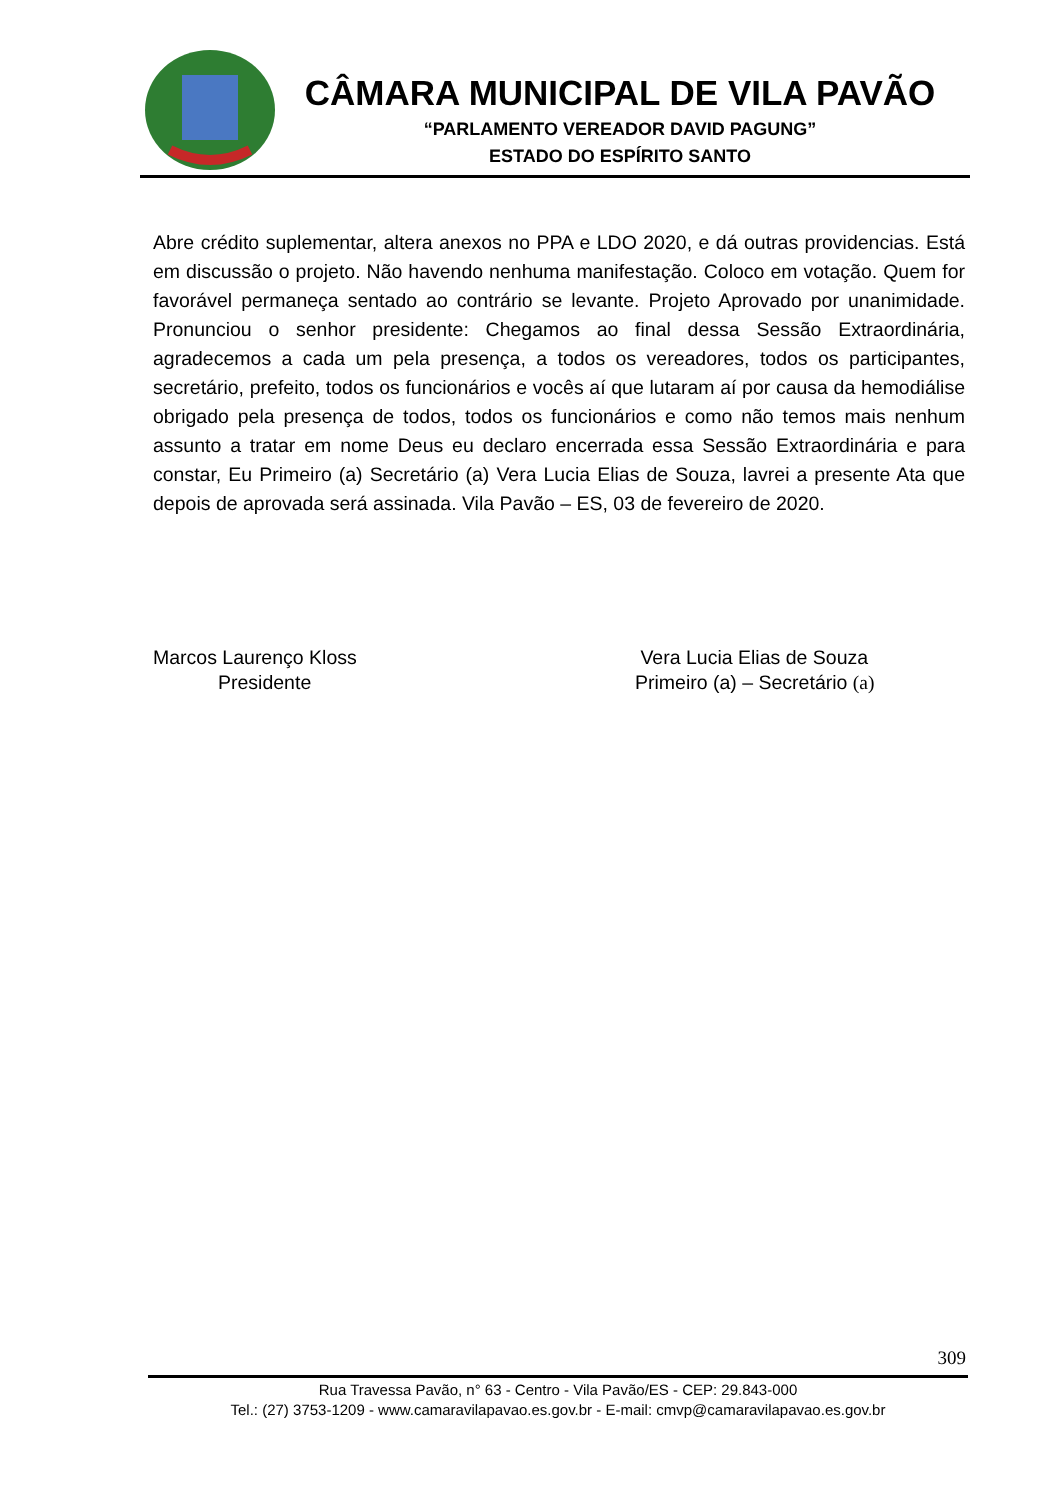CÂMARA MUNICIPAL DE VILA PAVÃO
“PARLAMENTO VEREADOR DAVID PAGUNG”
ESTADO DO ESPÍRITO SANTO
Abre crédito suplementar, altera anexos no PPA e LDO 2020, e dá outras providencias. Está em discussão o projeto. Não havendo nenhuma manifestação. Coloco em votação. Quem for favorável permaneça sentado ao contrário se levante. Projeto Aprovado por unanimidade. Pronunciou o senhor presidente: Chegamos ao final dessa Sessão Extraordinária, agradecemos a cada um pela presença, a todos os vereadores, todos os participantes, secretário, prefeito, todos os funcionários e vocês aí que lutaram aí por causa da hemodiálise obrigado pela presença de todos, todos os funcionários e como não temos mais nenhum assunto a tratar em nome Deus eu declaro encerrada essa Sessão Extraordinária e para constar, Eu Primeiro (a) Secretário (a) Vera Lucia Elias de Souza, lavrei a presente Ata que depois de aprovada será assinada. Vila Pavão – ES, 03 de fevereiro de 2020.
Marcos Laurenço Kloss
Presidente
Vera Lucia Elias de Souza
Primeiro (a) – Secretário (a)
309
Rua Travessa Pavão, n° 63 - Centro - Vila Pavão/ES - CEP: 29.843-000
Tel.: (27) 3753-1209 - www.camaravilapavao.es.gov.br - E-mail: cmvp@camaravilapavao.es.gov.br